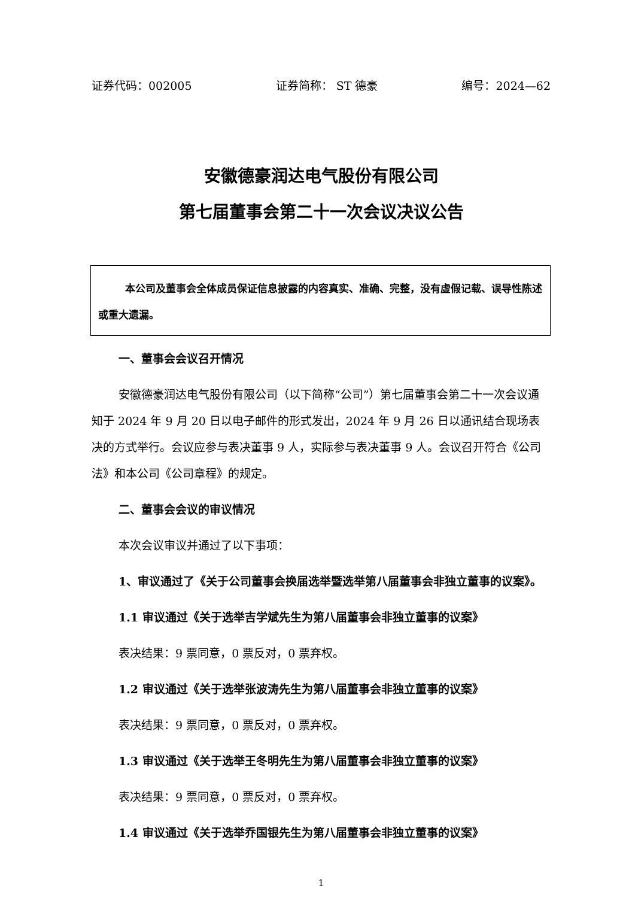证券代码：002005 证券简称： ST 德豪 编号：2024—62
安徽德豪润达电气股份有限公司
第七届董事会第二十一次会议决议公告
本公司及董事会全体成员保证信息披露的内容真实、准确、完整，没有虚假记载、误导性陈述或重大遗漏。
一、董事会会议召开情况
安徽德豪润达电气股份有限公司（以下简称“公司”）第七届董事会第二十一次会议通知于 2024 年 9 月 20 日以电子邮件的形式发出，2024 年 9 月 26 日以通讯结合现场表决的方式举行。会议应参与表决董事 9 人，实际参与表决董事 9 人。会议召开符合《公司法》和本公司《公司章程》的规定。
二、董事会会议的审议情况
本次会议审议并通过了以下事项：
1、审议通过了《关于公司董事会换届选举暨选举第八届董事会非独立董事的议案》。
1.1 审议通过《关于选举吉学斌先生为第八届董事会非独立董事的议案》
表决结果：9 票同意，0 票反对，0 票弃权。
1.2 审议通过《关于选举张波涛先生为第八届董事会非独立董事的议案》
表决结果：9 票同意，0 票反对，0 票弃权。
1.3 审议通过《关于选举王冬明先生为第八届董事会非独立董事的议案》
表决结果：9 票同意，0 票反对，0 票弃权。
1.4 审议通过《关于选举乔国银先生为第八届董事会非独立董事的议案》
1